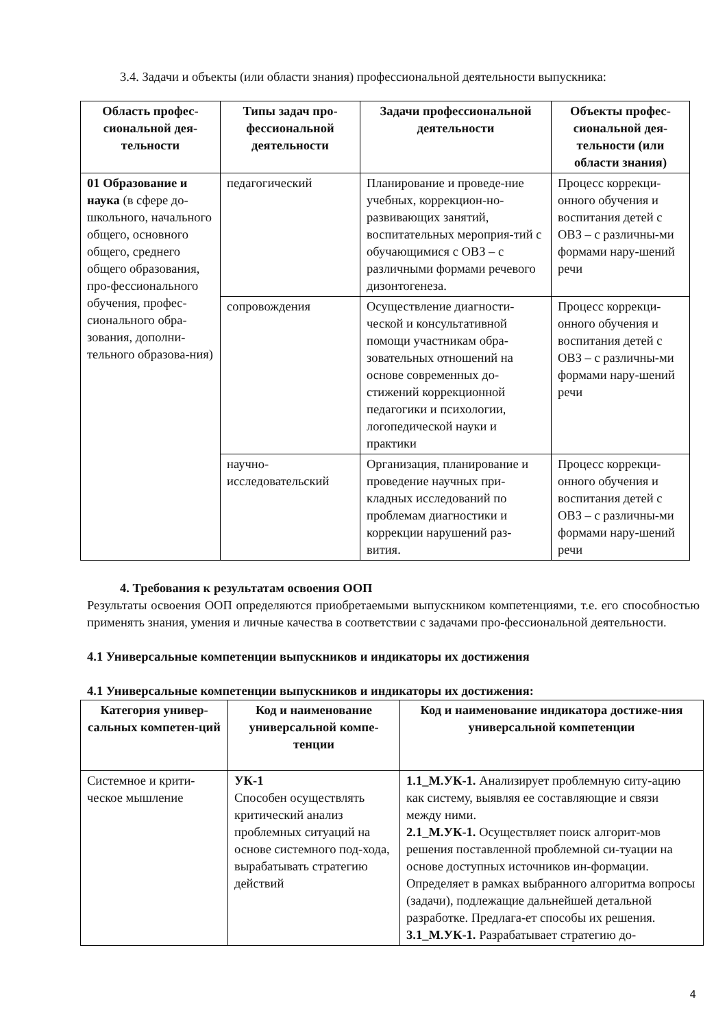3.4. Задачи и объекты (или области знания) профессиональной деятельности выпускника:
| Область профес-сиональной дея-тельности | Типы задач про-фессиональной деятельности | Задачи профессиональной деятельности | Объекты профес-сиональной дея-тельности (или области знания) |
| --- | --- | --- | --- |
| 01 Образование и наука (в сфере до-школьного, начального общего, основного общего, среднего общего образования, про-фессионального обучения, профес-сионального обра-зования, дополни-тельного образова-ния) | педагогический | Планирование и проведе-ние учебных, коррекцион-но-развивающих занятий, воспитательных мероприя-тий с обучающимися с ОВЗ – с различными формами речевого дизонтогенеза. | Процесс коррекци-онного обучения и воспитания детей с ОВЗ – с различны-ми формами нару-шений речи |
| | сопровождения | Осуществление диагности-ческой и консультативной помощи участникам обра-зовательных отношений на основе современных до-стижений коррекционной педагогики и психологии, логопедической науки и практики | Процесс коррекци-онного обучения и воспитания детей с ОВЗ – с различны-ми формами нару-шений речи |
| | научно-исследовательский | Организация, планирование и проведение научных при-кладных исследований по проблемам диагностики и коррекции нарушений раз-вития. | Процесс коррекци-онного обучения и воспитания детей с ОВЗ – с различны-ми формами нару-шений речи |
4. Требования к результатам освоения ООП
Результаты освоения ООП определяются приобретаемыми выпускником компетенциями, т.е. его способностью применять знания, умения и личные качества в соответствии с задачами про-фессиональной деятельности.
4.1 Универсальные компетенции выпускников и индикаторы их достижения
4.1 Универсальные компетенции выпускников и индикаторы их достижения:
| Категория универ-сальных компетен-ций | Код и наименование универсальной компе-тенции | Код и наименование индикатора достиже-ния универсальной компетенции |
| --- | --- | --- |
| Системное и крити-ческое мышление | УК-1 Способен осуществлять критический анализ проблемных ситуаций на основе системного под-хода, вырабатывать стратегию действий | 1.1_М.УК-1. Анализирует проблемную ситу-ацию как систему, выявляя ее составляющие и связи между ними. 2.1_М.УК-1. Осуществляет поиск алгорит-мов решения поставленной проблемной си-туации на основе доступных источников ин-формации. Определяет в рамках выбранного алгоритма вопросы (задачи), подлежащие дальнейшей детальной разработке. Предлага-ет способы их решения. 3.1_М.УК-1. Разрабатывает стратегию до- |
4